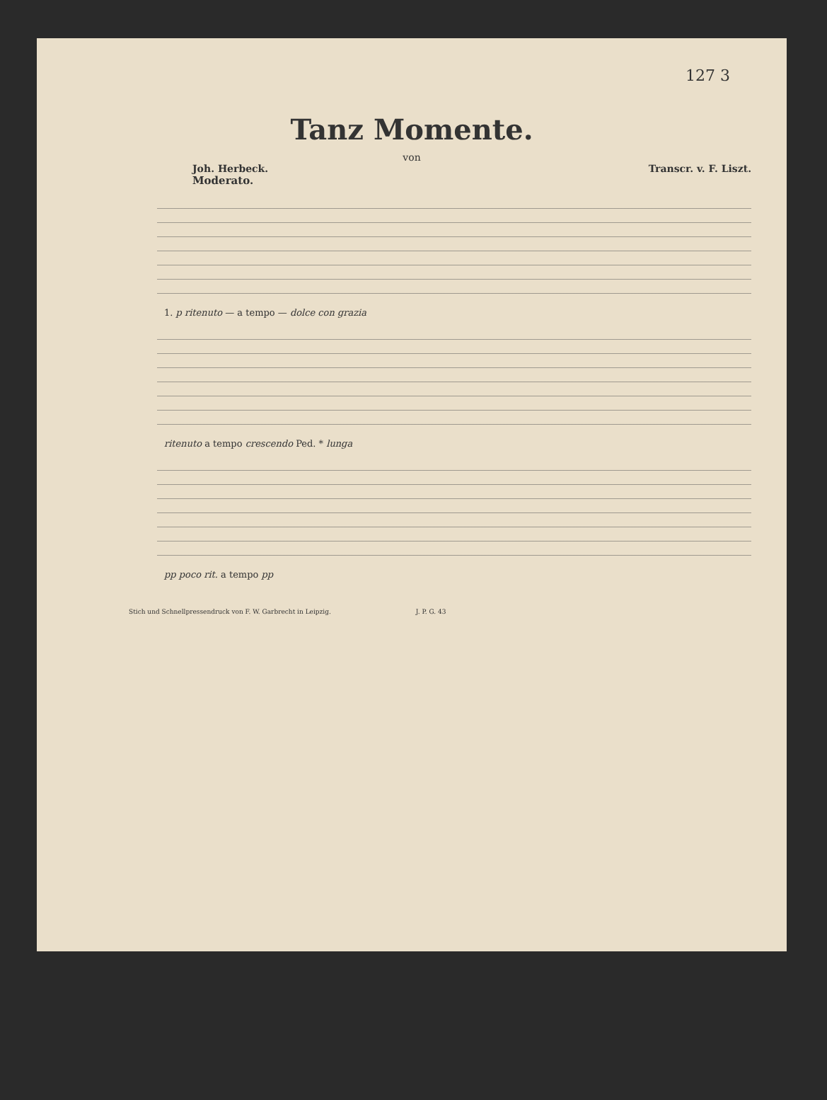127 3
Tanz Momente.
von
Joh. Herbeck. Transcr. v. F. Liszt.
Moderato.
1. p ritenuto — a tempo — dolce con grazia
ritenuto a tempo crescendo Ped. * lunga
pp poco rit. a tempo pp
Stich und Schnellpressendruck von F. W. Garbrecht in Leipzig. J. P. G. 43